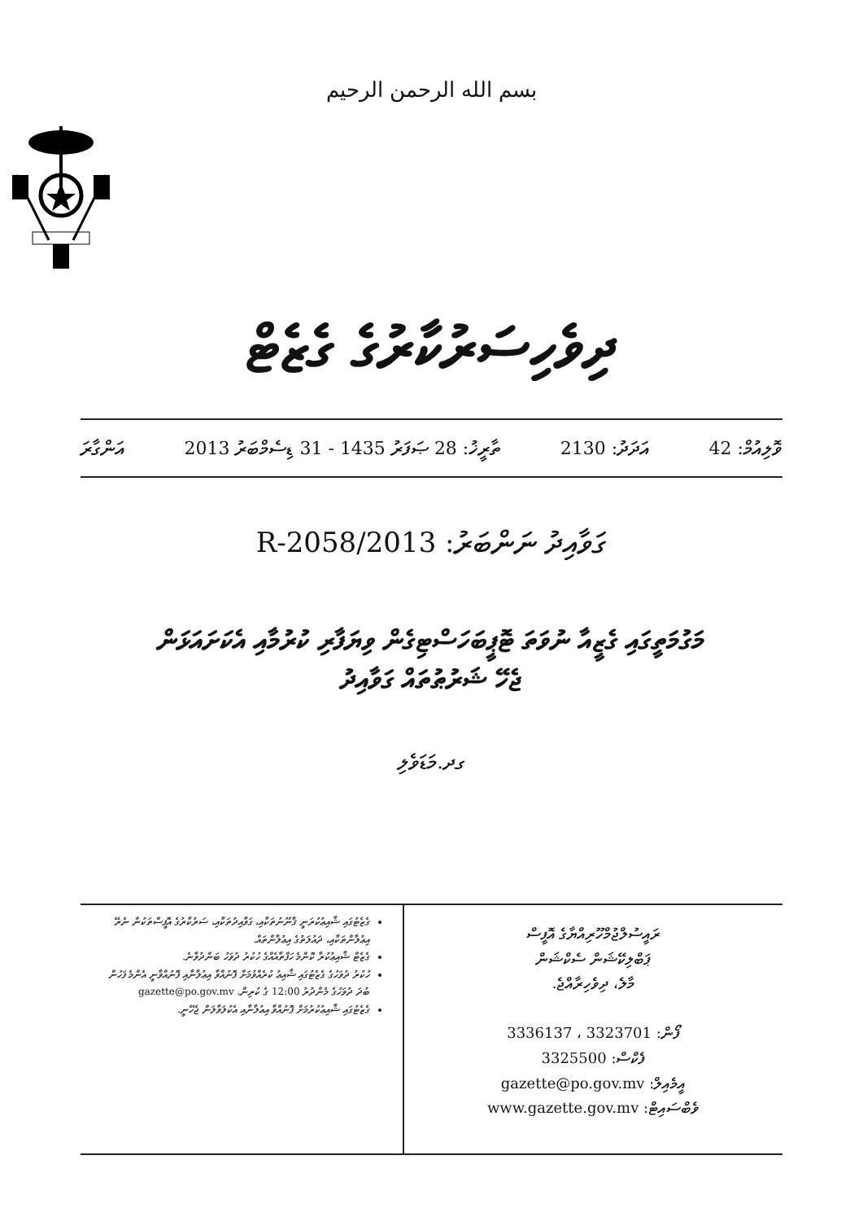بسم الله الرحمن الرحيم
ދިވެހިސަރުކާރުގެ ގެޒެޓް
ވޮލިއުމް: 42 އަދަދު: 2130 ތާރީޚު: 28 ޞަފަރު 1435 - 31 ޑިސެމްބަރު 2013 އަންގާރަ
ގަވާއިދު ނަންބަރު: 2013/R-2058
މަގުމަތީގައި ގެޒީއާ ނުވަތަ ޓޮޕީބަހަސްޓިގެން ވިޔަފާރި ކުރުމާއި އެކަށައަޅަން
ޖެހޭ ޝަރުޠުތައް ގަވާއިދު
ގދ.މަޑަވެލި
ރައީސުލްޖުމްހޫރިއްޔާގެ އޮފީސް
ޕަބްލިކޭޝަން ސެކްޝަން
މާލެ، ދިވެހިރާއްޖެ.
ފޯން: 3323701 ، 3336137
ފެކްސް: 3325500
އީމެއިލް: gazette@po.gov.mv
ވެބްސައިޓް: www.gazette.gov.mv
ގެޒެޓުގައި ޝާއިޢުކުރަނީ ޤާނޫނުތަކާއި، ގަވާއިދުތަކާއި، ސަރުކާރުގެ އޮފީސްތަކުން ނެރޭ އިޢުލާންތަކާއި، ދައުލަތުގެ އިޢުލާންތައް.
ގެޒެޓް ޝާއިޢުކުރާ ކޮންމެ ހަފްތާއެއްގެ ހުކުރު ދުވަހު ބަންދުވާނެ.
ހުކުރު ދުވަހުގެ ގެޒެޓުގައި ޝާއިޢު ކުރެއްވުމަށް ފޮނުއްވާ އިޢުލާނާއި ފޮނުއްވާނީ އެންމެ ފަހުން ބުދަ ދުވަހުގެ މެންދުރު 12:00 ގެ ކުރިން. gazette@po.gov.mv
ގެޒެޓުގައި ޝާއިޢުކުރުމަށް ފޮނުއްވާ އިޢުލާނާއި އެކުލަވާލަން ޖެހޭނީ.